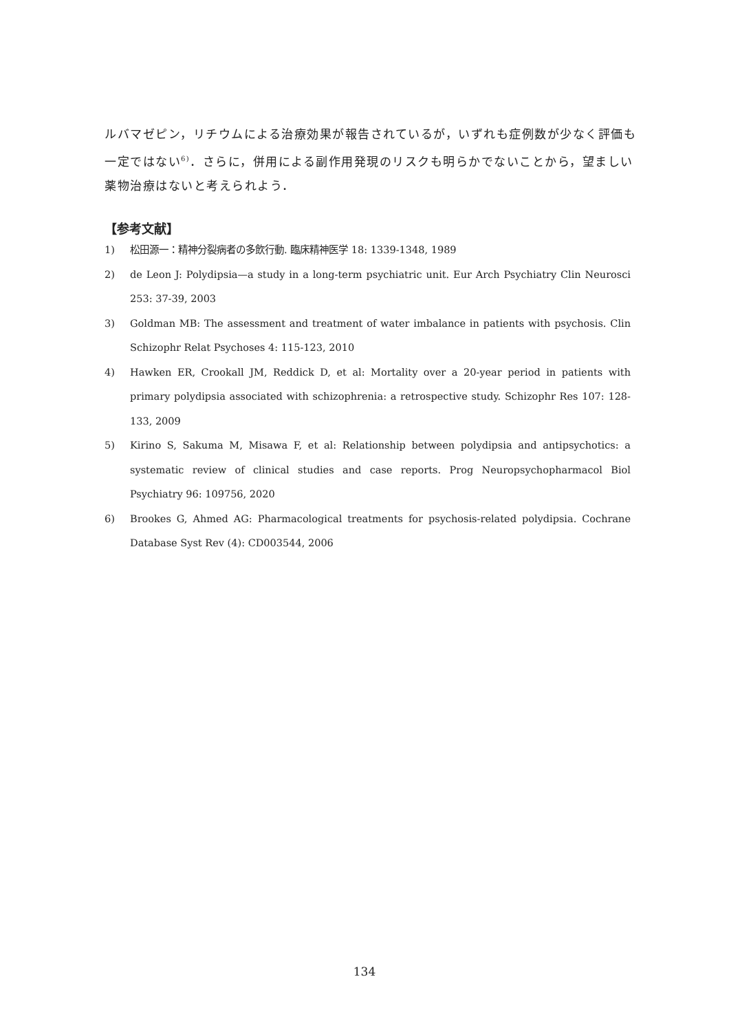ルバマゼピン，リチウムによる治療効果が報告されているが，いずれも症例数が少なく評価も一定ではない<sup>6)</sup>．さらに，併用による副作用発現のリスクも明らかでないことから，望ましい薬物治療はないと考えられよう．
【参考文献】
1) 松田源一：精神分裂病者の多飲行動. 臨床精神医学 18: 1339-1348, 1989
2) de Leon J: Polydipsia—a study in a long-term psychiatric unit. Eur Arch Psychiatry Clin Neurosci 253: 37-39, 2003
3) Goldman MB: The assessment and treatment of water imbalance in patients with psychosis. Clin Schizophr Relat Psychoses 4: 115-123, 2010
4) Hawken ER, Crookall JM, Reddick D, et al: Mortality over a 20-year period in patients with primary polydipsia associated with schizophrenia: a retrospective study. Schizophr Res 107: 128-133, 2009
5) Kirino S, Sakuma M, Misawa F, et al: Relationship between polydipsia and antipsychotics: a systematic review of clinical studies and case reports. Prog Neuropsychopharmacol Biol Psychiatry 96: 109756, 2020
6) Brookes G, Ahmed AG: Pharmacological treatments for psychosis-related polydipsia. Cochrane Database Syst Rev (4): CD003544, 2006
134